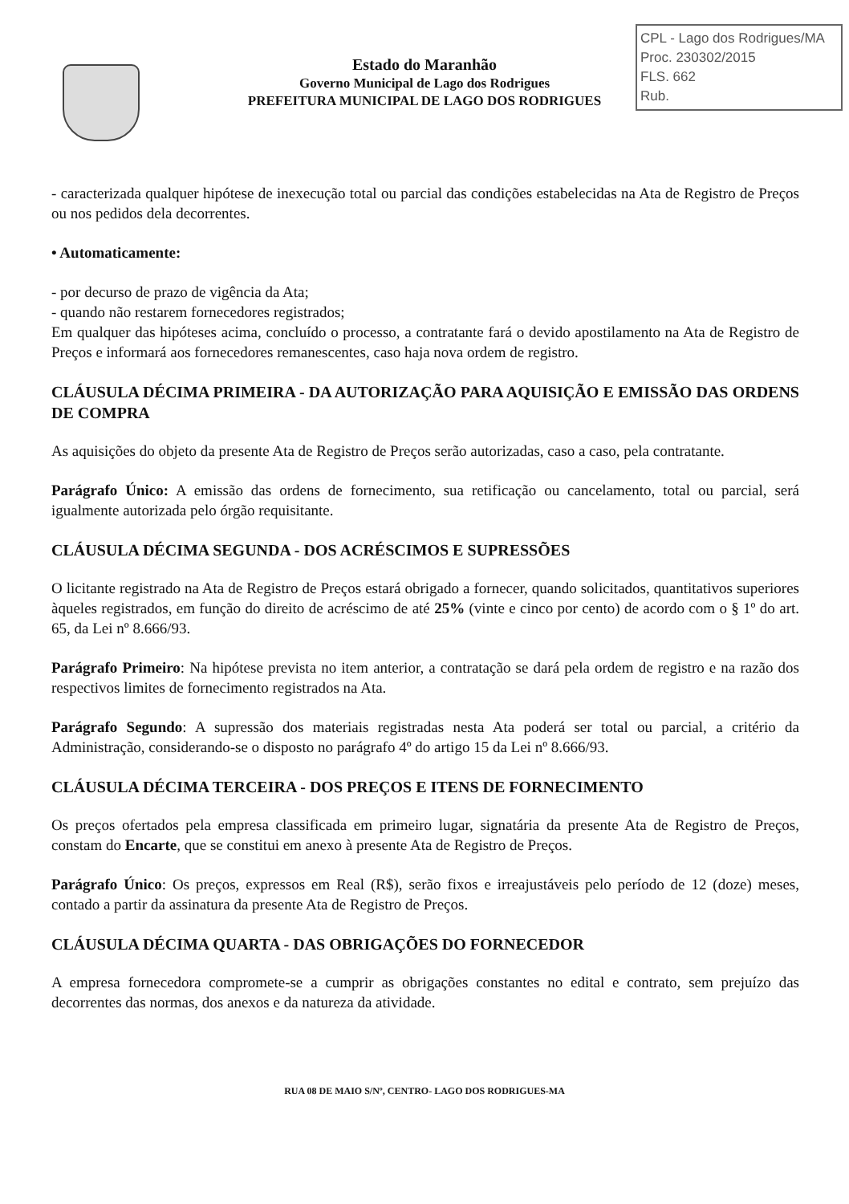Estado do Maranhão
Governo Municipal de Lago dos Rodrigues
PREFEITURA MUNICIPAL DE LAGO DOS RODRIGUES
CPL - Lago dos Rodrigues/MA
Proc. 230302/2015
FLS. 662
Rub.
- caracterizada qualquer hipótese de inexecução total ou parcial das condições estabelecidas na Ata de Registro de Preços ou nos pedidos dela decorrentes.
• Automaticamente:
- por decurso de prazo de vigência da Ata;
- quando não restarem fornecedores registrados;
Em qualquer das hipóteses acima, concluído o processo, a contratante fará o devido apostilamento na Ata de Registro de Preços e informará aos fornecedores remanescentes, caso haja nova ordem de registro.
CLÁUSULA DÉCIMA PRIMEIRA - DA AUTORIZAÇÃO PARA AQUISIÇÃO E EMISSÃO DAS ORDENS DE COMPRA
As aquisições do objeto da presente Ata de Registro de Preços serão autorizadas, caso a caso, pela contratante.
Parágrafo Único: A emissão das ordens de fornecimento, sua retificação ou cancelamento, total ou parcial, será igualmente autorizada pelo órgão requisitante.
CLÁUSULA DÉCIMA SEGUNDA - DOS ACRÉSCIMOS E SUPRESSÕES
O licitante registrado na Ata de Registro de Preços estará obrigado a fornecer, quando solicitados, quantitativos superiores àqueles registrados, em função do direito de acréscimo de até 25% (vinte e cinco por cento) de acordo com o § 1º do art. 65, da Lei nº 8.666/93.
Parágrafo Primeiro: Na hipótese prevista no item anterior, a contratação se dará pela ordem de registro e na razão dos respectivos limites de fornecimento registrados na Ata.
Parágrafo Segundo: A supressão dos materiais registradas nesta Ata poderá ser total ou parcial, a critério da Administração, considerando-se o disposto no parágrafo 4º do artigo 15 da Lei nº 8.666/93.
CLÁUSULA DÉCIMA TERCEIRA - DOS PREÇOS E ITENS DE FORNECIMENTO
Os preços ofertados pela empresa classificada em primeiro lugar, signatária da presente Ata de Registro de Preços, constam do Encarte, que se constitui em anexo à presente Ata de Registro de Preços.
Parágrafo Único: Os preços, expressos em Real (R$), serão fixos e irreajustáveis pelo período de 12 (doze) meses, contado a partir da assinatura da presente Ata de Registro de Preços.
CLÁUSULA DÉCIMA QUARTA - DAS OBRIGAÇÕES DO FORNECEDOR
A empresa fornecedora compromete-se a cumprir as obrigações constantes no edital e contrato, sem prejuízo das decorrentes das normas, dos anexos e da natureza da atividade.
RUA 08 DE MAIO S/Nº, CENTRO- LAGO DOS RODRIGUES-MA